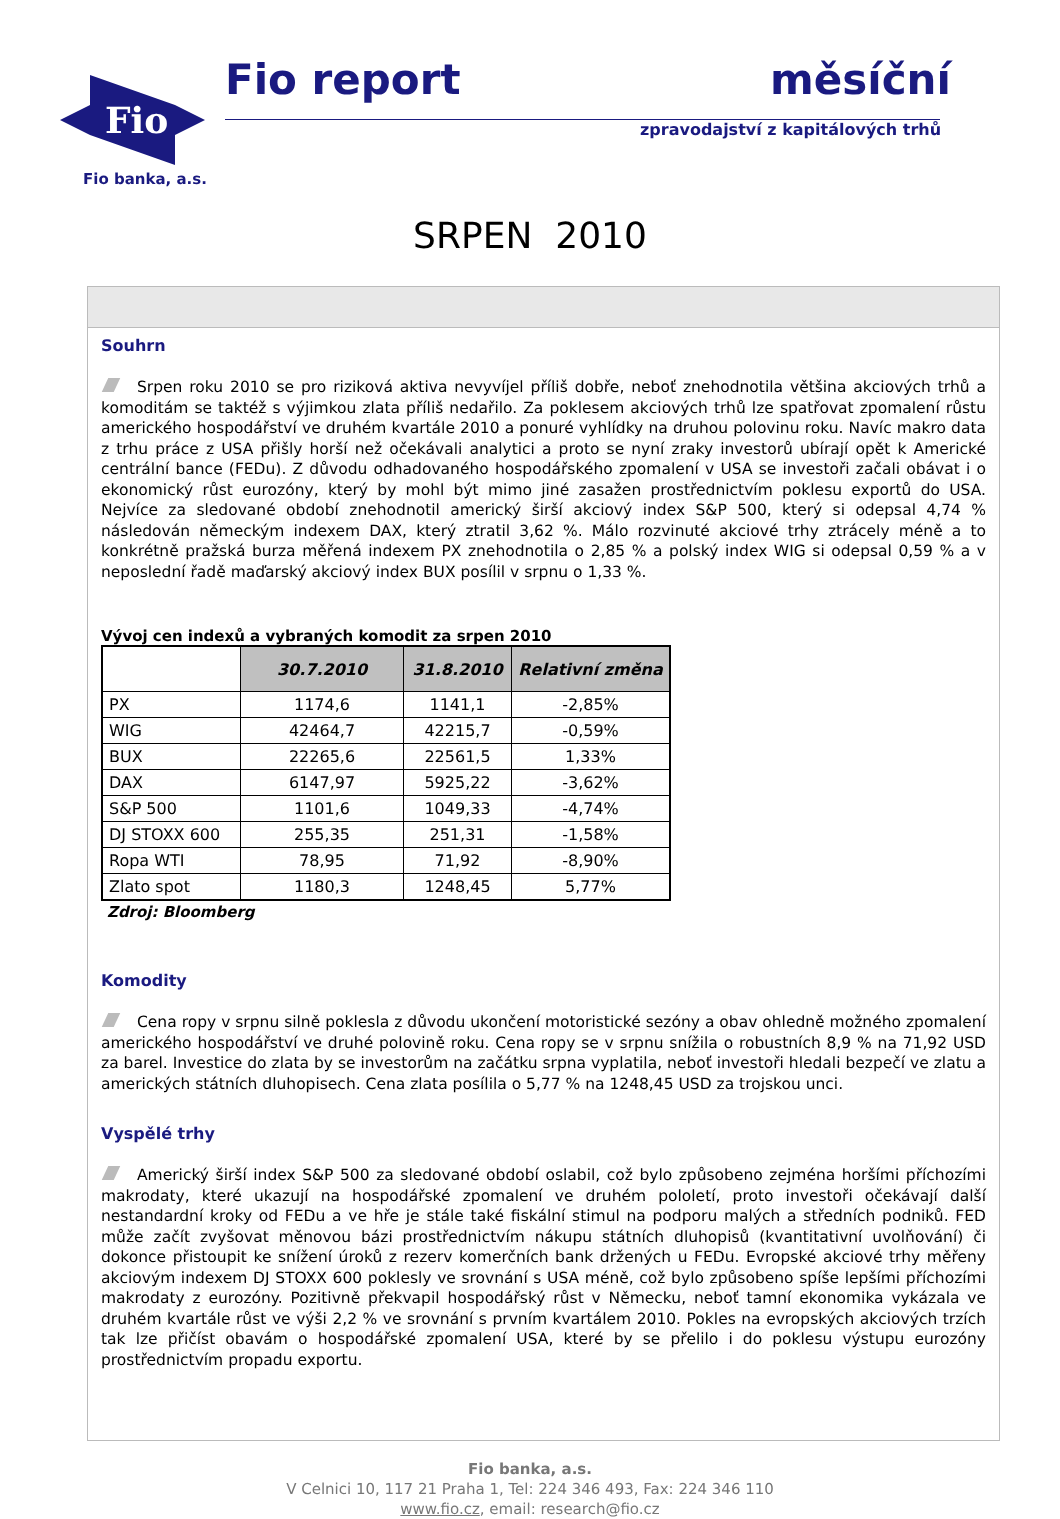Fio
Fio banka, a.s.
Fio report měsíční
zpravodajství z kapitálových trhů
SRPEN 2010
Souhrn
Srpen roku 2010 se pro riziková aktiva nevyvíjel příliš dobře, neboť znehodnotila většina akciových trhů a komoditám se taktéž s výjimkou zlata příliš nedařilo. Za poklesem akciových trhů lze spatřovat zpomalení růstu amerického hospodářství ve druhém kvartále 2010 a ponuré vyhlídky na druhou polovinu roku. Navíc makro data z trhu práce z USA přišly horší než očekávali analytici a proto se nyní zraky investorů ubírají opět k Americké centrální bance (FEDu). Z důvodu odhadovaného hospodářského zpomalení v USA se investoři začali obávat i o ekonomický růst eurozóny, který by mohl být mimo jiné zasažen prostřednictvím poklesu exportů do USA. Nejvíce za sledované období znehodnotil americký širší akciový index S&P 500, který si odepsal 4,74 % následován německým indexem DAX, který ztratil 3,62 %. Málo rozvinuté akciové trhy ztrácely méně a to konkrétně pražská burza měřená indexem PX znehodnotila o 2,85 % a polský index WIG si odepsal 0,59 % a v neposlední řadě maďarský akciový index BUX posílil v srpnu o 1,33 %.
Vývoj cen indexů a vybraných komodit za srpen 2010
| | 30.7.2010 | 31.8.2010 | Relativní změna |
| --- | --- | --- | --- |
| PX | 1174,6 | 1141,1 | -2,85% |
| WIG | 42464,7 | 42215,7 | -0,59% |
| BUX | 22265,6 | 22561,5 | 1,33% |
| DAX | 6147,97 | 5925,22 | -3,62% |
| S&P 500 | 1101,6 | 1049,33 | -4,74% |
| DJ STOXX 600 | 255,35 | 251,31 | -1,58% |
| Ropa WTI | 78,95 | 71,92 | -8,90% |
| Zlato spot | 1180,3 | 1248,45 | 5,77% |
Zdroj: Bloomberg
Komodity
Cena ropy v srpnu silně poklesla z důvodu ukončení motoristické sezóny a obav ohledně možného zpomalení amerického hospodářství ve druhé polovině roku. Cena ropy se v srpnu snížila o robustních 8,9 % na 71,92 USD za barel. Investice do zlata by se investorům na začátku srpna vyplatila, neboť investoři hledali bezpečí ve zlatu a amerických státních dluhopisech. Cena zlata posílila o 5,77 % na 1248,45 USD za trojskou unci.
Vyspělé trhy
Americký širší index S&P 500 za sledované období oslabil, což bylo způsobeno zejména horšími příchozími makrodaty, které ukazují na hospodářské zpomalení ve druhém pololetí, proto investoři očekávají další nestandardní kroky od FEDu a ve hře je stále také fiskální stimul na podporu malých a středních podniků. FED může začít zvyšovat měnovou bázi prostřednictvím nákupu státních dluhopisů (kvantitativní uvolňování) či dokonce přistoupit ke snížení úroků z rezerv komerčních bank držených u FEDu. Evropské akciové trhy měřeny akciovým indexem DJ STOXX 600 poklesly ve srovnání s USA méně, což bylo způsobeno spíše lepšími příchozími makrodaty z eurozóny. Pozitivně překvapil hospodářský růst v Německu, neboť tamní ekonomika vykázala ve druhém kvartále růst ve výši 2,2 % ve srovnání s prvním kvartálem 2010. Pokles na evropských akciových trzích tak lze přičíst obavám o hospodářské zpomalení USA, které by se přelilo i do poklesu výstupu eurozóny prostřednictvím propadu exportu.
Fio banka, a.s.
V Celnici 10, 117 21 Praha 1, Tel: 224 346 493, Fax: 224 346 110
www.fio.cz, email: research@fio.cz